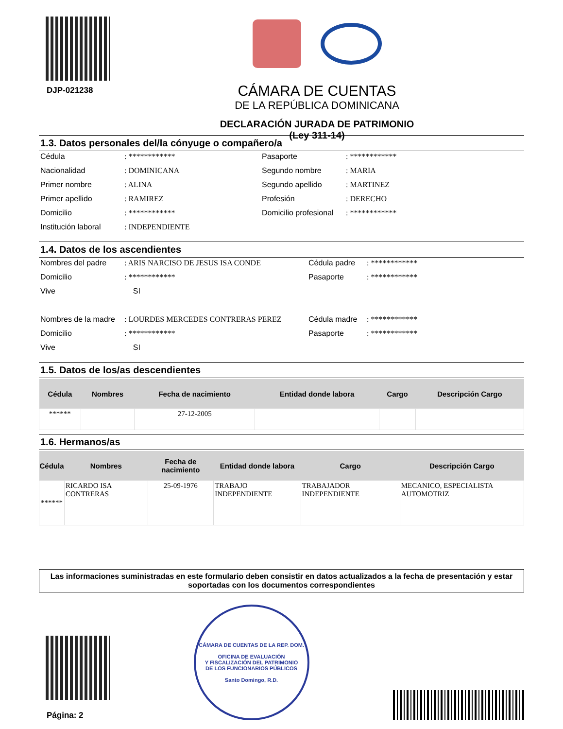DJP-021238
CÁMARA DE CUENTAS
DE LA REPÚBLICA DOMINICANA
DECLARACIÓN JURADA DE PATRIMONIO
(Ley 311-14)
1.3. Datos personales del/la cónyuge o compañero/a
Cédula
: ************
Pasaporte
: ************
Nacionalidad
: DOMINICANA
Segundo nombre
: MARIA
Primer nombre
: ALINA
Segundo apellido
: MARTINEZ
Primer apellido
: RAMIREZ
Profesión
: DERECHO
Domicilio
: ************
Domicilio profesional
: ************
Institución laboral
: INDEPENDIENTE
1.4. Datos de los ascendientes
Nombres del padre
: ARIS NARCISO DE JESUS ISA CONDE
Cédula padre
: ************
Domicilio
: ************
Pasaporte
: ************
Vive
SI
Nombres de la madre
: LOURDES MERCEDES CONTRERAS PEREZ
Cédula madre
: ************
Domicilio
: ************
Pasaporte
: ************
Vive
SI
1.5. Datos de los/as descendientes
| Cédula | Nombres | Fecha de nacimiento | Entidad donde labora | Cargo | Descripción Cargo |
| --- | --- | --- | --- | --- | --- |
| ****** | | 27-12-2005 | | | |
1.6. Hermanos/as
| Cédula | Nombres | Fecha de nacimiento | Entidad donde labora | Cargo | Descripción Cargo |
| --- | --- | --- | --- | --- | --- |
| ****** | RICARDO ISA CONTRERAS | 25-09-1976 | TRABAJO INDEPENDIENTE | TRABAJADOR INDEPENDIENTE | MECANICO, ESPECIALISTA AUTOMOTRIZ |
Las informaciones suministradas en este formulario deben consistir en datos actualizados a la fecha de presentación y estar soportadas con los documentos correspondientes
Página: 2
CÁMARA DE CUENTAS DE LA REP. DOM.
OFICINA DE EVALUACIÓN
Y FISCALIZACIÓN DEL PATRIMONIO
DE LOS FUNCIONARIOS PÚBLICOS
Santo Domingo, R.D.